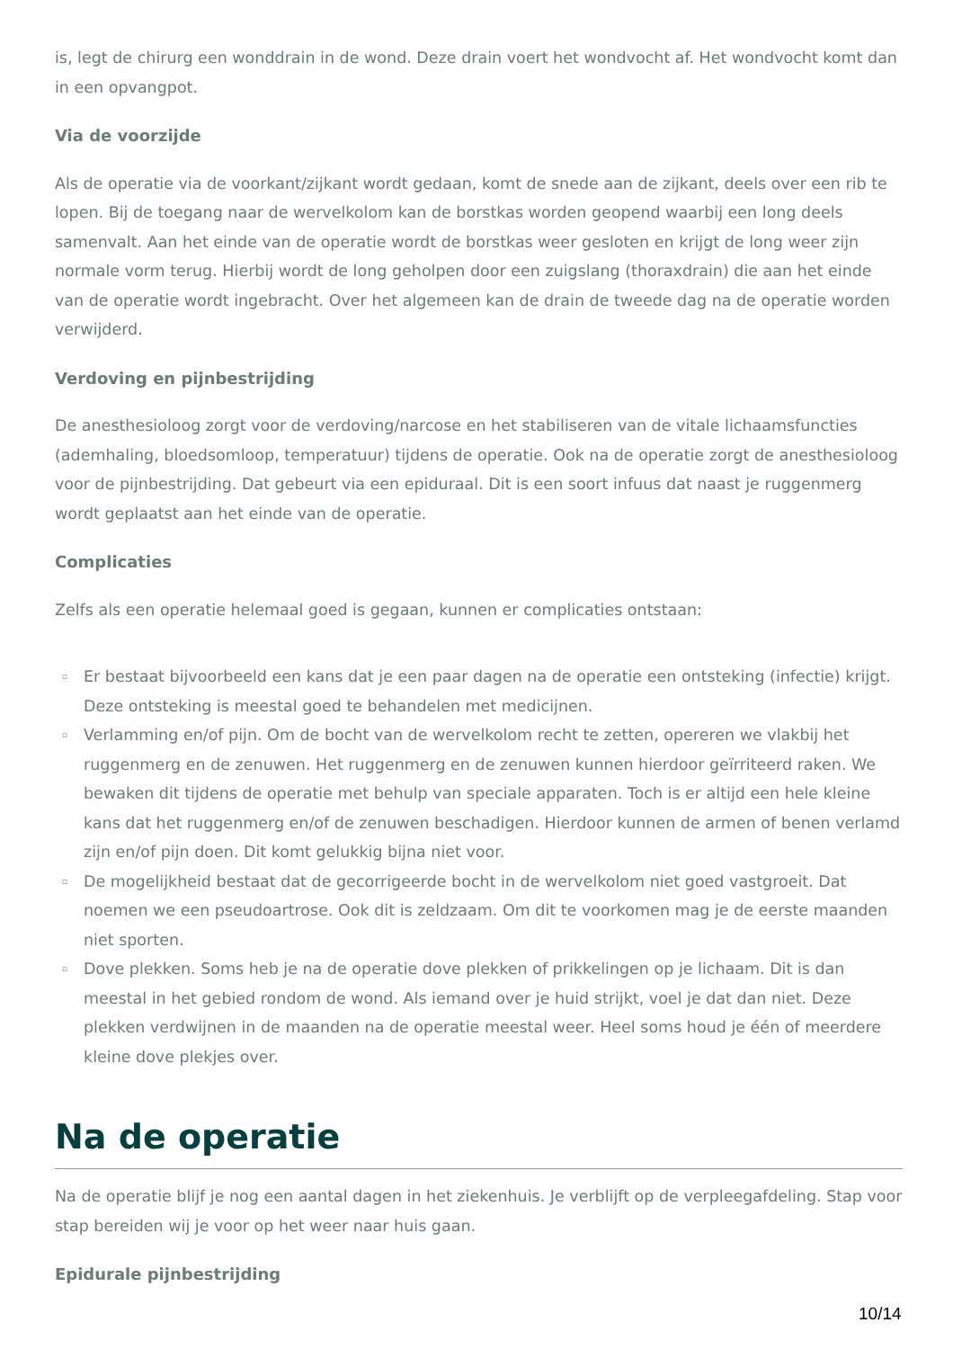is, legt de chirurg een wonddrain in de wond. Deze drain voert het wondvocht af. Het wondvocht komt dan in een opvangpot.
Via de voorzijde
Als de operatie via de voorkant/zijkant wordt gedaan, komt de snede aan de zijkant, deels over een rib te lopen. Bij de toegang naar de wervelkolom kan de borstkas worden geopend waarbij een long deels samenvalt. Aan het einde van de operatie wordt de borstkas weer gesloten en krijgt de long weer zijn normale vorm terug. Hierbij wordt de long geholpen door een zuigslang (thoraxdrain) die aan het einde van de operatie wordt ingebracht. Over het algemeen kan de drain de tweede dag na de operatie worden verwijderd.
Verdoving en pijnbestrijding
De anesthesioloog zorgt voor de verdoving/narcose en het stabiliseren van de vitale lichaamsfuncties (ademhaling, bloedsomloop, temperatuur) tijdens de operatie. Ook na de operatie zorgt de anesthesioloog voor de pijnbestrijding. Dat gebeurt via een epiduraal. Dit is een soort infuus dat naast je ruggenmerg wordt geplaatst aan het einde van de operatie.
Complicaties
Zelfs als een operatie helemaal goed is gegaan, kunnen er complicaties ontstaan:
▫ Er bestaat bijvoorbeeld een kans dat je een paar dagen na de operatie een ontsteking (infectie) krijgt. Deze ontsteking is meestal goed te behandelen met medicijnen.
▫ Verlamming en/of pijn. Om de bocht van de wervelkolom recht te zetten, opereren we vlakbij het ruggenmerg en de zenuwen. Het ruggenmerg en de zenuwen kunnen hierdoor geïrriteerd raken. We bewaken dit tijdens de operatie met behulp van speciale apparaten. Toch is er altijd een hele kleine kans dat het ruggenmerg en/of de zenuwen beschadigen. Hierdoor kunnen de armen of benen verlamd zijn en/of pijn doen. Dit komt gelukkig bijna niet voor.
▫ De mogelijkheid bestaat dat de gecorrigeerde bocht in de wervelkolom niet goed vastgroeit. Dat noemen we een pseudoartrose. Ook dit is zeldzaam. Om dit te voorkomen mag je de eerste maanden niet sporten.
▫ Dove plekken. Soms heb je na de operatie dove plekken of prikkelingen op je lichaam. Dit is dan meestal in het gebied rondom de wond. Als iemand over je huid strijkt, voel je dat dan niet. Deze plekken verdwijnen in de maanden na de operatie meestal weer. Heel soms houd je één of meerdere kleine dove plekjes over.
Na de operatie
Na de operatie blijf je nog een aantal dagen in het ziekenhuis. Je verblijft op de verpleegafdeling. Stap voor stap bereiden wij je voor op het weer naar huis gaan.
Epidurale pijnbestrijding
10/14